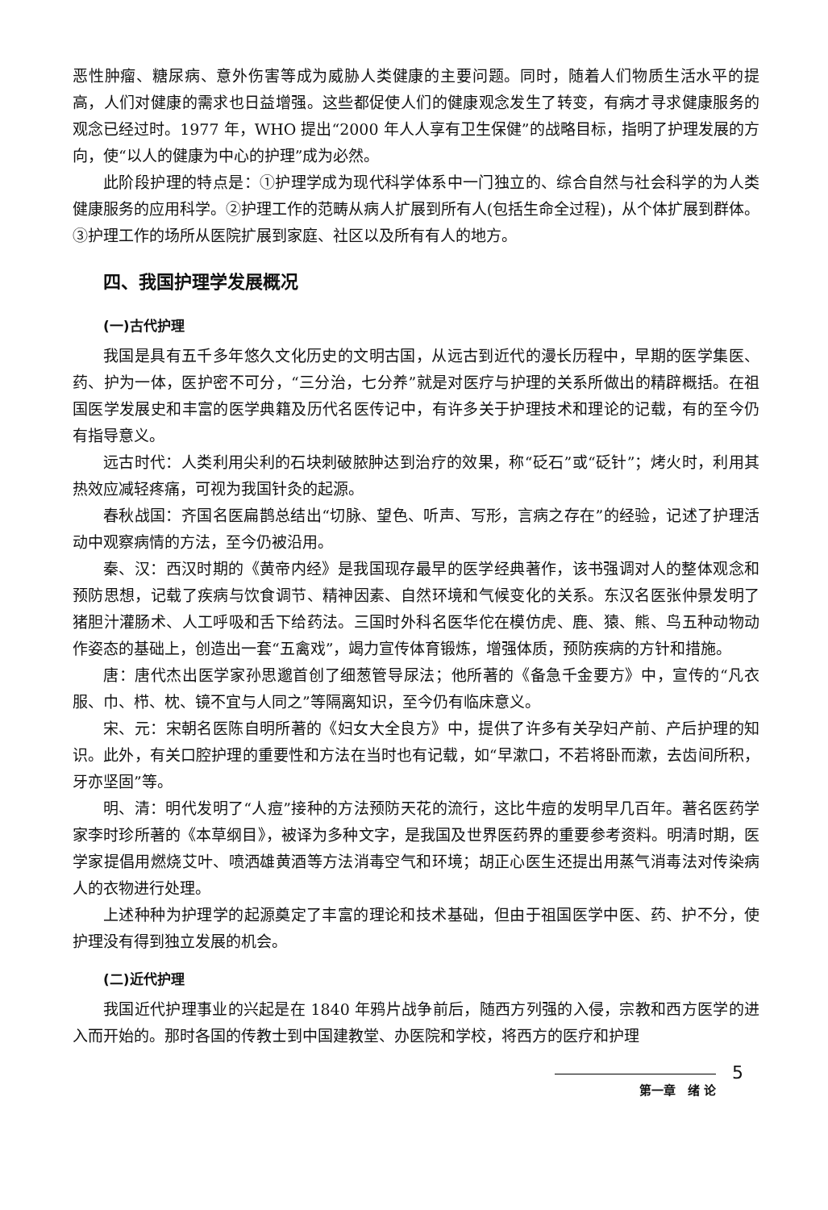恶性肿瘤、糖尿病、意外伤害等成为威胁人类健康的主要问题。同时，随着人们物质生活水平的提高，人们对健康的需求也日益增强。这些都促使人们的健康观念发生了转变，有病才寻求健康服务的观念已经过时。1977 年，WHO 提出“2000 年人人享有卫生保健”的战略目标，指明了护理发展的方向，使“以人的健康为中心的护理”成为必然。
此阶段护理的特点是：①护理学成为现代科学体系中一门独立的、综合自然与社会科学的为人类健康服务的应用科学。②护理工作的范畴从病人扩展到所有人(包括生命全过程)，从个体扩展到群体。③护理工作的场所从医院扩展到家庭、社区以及所有有人的地方。
四、我国护理学发展概况
(一)古代护理
我国是具有五千多年悠久文化历史的文明古国，从远古到近代的漫长历程中，早期的医学集医、药、护为一体，医护密不可分，“三分治，七分养”就是对医疗与护理的关系所做出的精辟概括。在祖国医学发展史和丰富的医学典籍及历代名医传记中，有许多关于护理技术和理论的记载，有的至今仍有指导意义。
远古时代：人类利用尖利的石块刺破脓肿达到治疗的效果，称“砭石”或“砭针”；烤火时，利用其热效应减轻疼痛，可视为我国针灸的起源。
春秋战国：齐国名医扁鹊总结出“切脉、望色、听声、写形，言病之存在”的经验，记述了护理活动中观察病情的方法，至今仍被沿用。
秦、汉：西汉时期的《黄帝内经》是我国现存最早的医学经典著作，该书强调对人的整体观念和预防思想，记载了疾病与饮食调节、精神因素、自然环境和气候变化的关系。东汉名医张仲景发明了猪胆汁灌肠术、人工呼吸和舌下给药法。三国时外科名医华佗在模仿虎、鹿、猿、熊、鸟五种动物动作姿态的基础上，创造出一套“五禽戏”，竭力宣传体育锻炼，增强体质，预防疾病的方针和措施。
唐：唐代杰出医学家孙思邈首创了细葱管导尿法；他所著的《备急千金要方》中，宣传的“凡衣服、巾、栉、枕、镜不宜与人同之”等隔离知识，至今仍有临床意义。
宋、元：宋朝名医陈自明所著的《妇女大全良方》中，提供了许多有关孕妇产前、产后护理的知识。此外，有关口腔护理的重要性和方法在当时也有记载，如“早漱口，不若将卧而漱，去齿间所积，牙亦坚固”等。
明、清：明代发明了“人痘”接种的方法预防天花的流行，这比牛痘的发明早几百年。著名医药学家李时珍所著的《本草纲目》，被译为多种文字，是我国及世界医药界的重要参考资料。明清时期，医学家提倡用燃烧艾叶、喷洒雄黄酒等方法消毒空气和环境；胡正心医生还提出用蒸气消毒法对传染病人的衣物进行处理。
上述种种为护理学的起源奠定了丰富的理论和技术基础，但由于祖国医学中医、药、护不分，使护理没有得到独立发展的机会。
(二)近代护理
我国近代护理事业的兴起是在 1840 年鸦片战争前后，随西方列强的入侵，宗教和西方医学的进入而开始的。那时各国的传教士到中国建教堂、办医院和学校，将西方的医疗和护理
第一章　绪 论
5